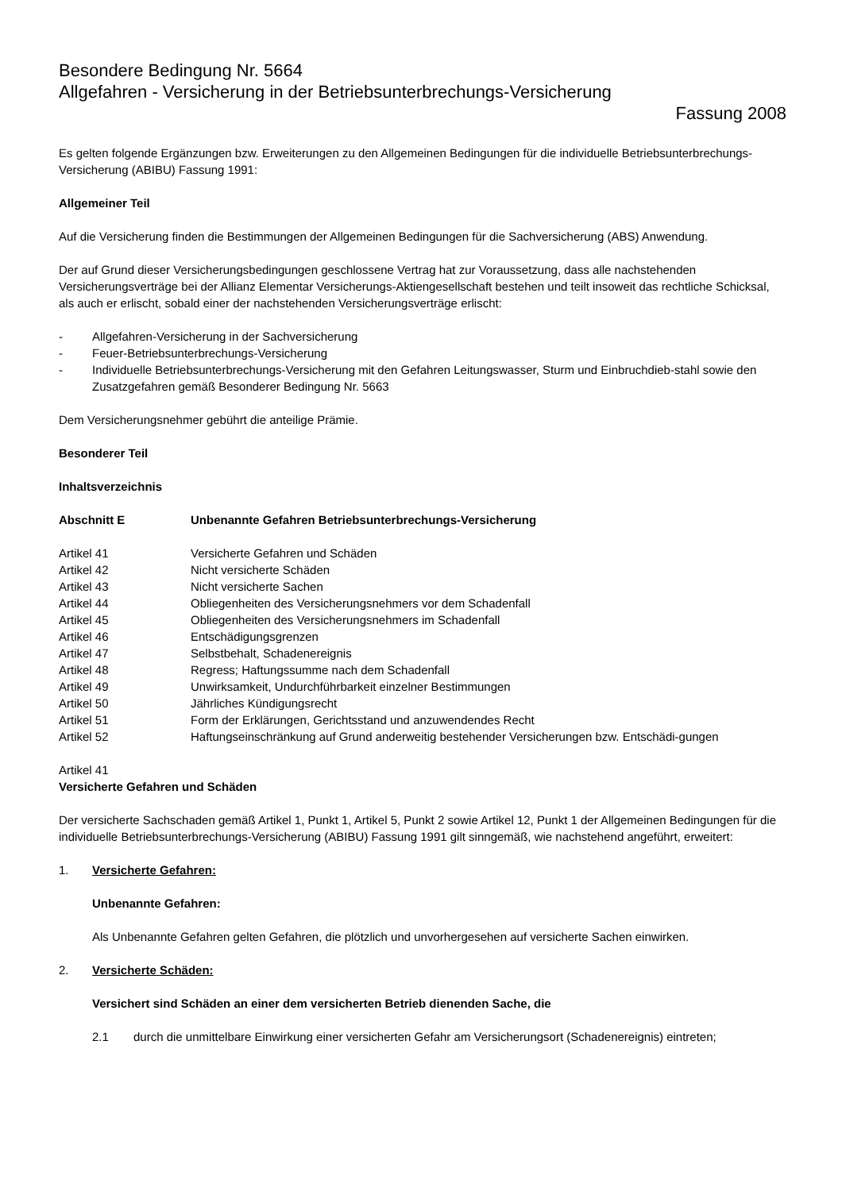Besondere Bedingung Nr. 5664
Allgefahren - Versicherung in der Betriebsunterbrechungs-Versicherung
Fassung 2008
Es gelten folgende Ergänzungen bzw. Erweiterungen zu den Allgemeinen Bedingungen für die individuelle Betriebsunterbrechungs-Versicherung (ABIBU) Fassung 1991:
Allgemeiner Teil
Auf die Versicherung finden die Bestimmungen der Allgemeinen Bedingungen für die Sachversicherung (ABS) Anwendung.
Der auf Grund dieser Versicherungsbedingungen geschlossene Vertrag hat zur Voraussetzung, dass alle nachstehenden Versicherungsverträge bei der Allianz Elementar Versicherungs-Aktiengesellschaft bestehen und teilt insoweit das rechtliche Schicksal, als auch er erlischt, sobald einer der nachstehenden Versicherungsverträge erlischt:
- Allgefahren-Versicherung in der Sachversicherung
- Feuer-Betriebsunterbrechungs-Versicherung
- Individuelle Betriebsunterbrechungs-Versicherung mit den Gefahren Leitungswasser, Sturm und Einbruchdieb-stahl sowie den Zusatzgefahren gemäß Besonderer Bedingung Nr. 5663
Dem Versicherungsnehmer gebührt die anteilige Prämie.
Besonderer Teil
Inhaltsverzeichnis
Abschnitt E Unbenannte Gefahren Betriebsunterbrechungs-Versicherung
Artikel 41 Versicherte Gefahren und Schäden
Artikel 42 Nicht versicherte Schäden
Artikel 43 Nicht versicherte Sachen
Artikel 44 Obliegenheiten des Versicherungsnehmers vor dem Schadenfall
Artikel 45 Obliegenheiten des Versicherungsnehmers im Schadenfall
Artikel 46 Entschädigungsgrenzen
Artikel 47 Selbstbehalt, Schadenereignis
Artikel 48 Regress; Haftungssumme nach dem Schadenfall
Artikel 49 Unwirksamkeit, Undurchführbarkeit einzelner Bestimmungen
Artikel 50 Jährliches Kündigungsrecht
Artikel 51 Form der Erklärungen, Gerichtsstand und anzuwendendes Recht
Artikel 52 Haftungseinschränkung auf Grund anderweitig bestehender Versicherungen bzw. Entschädi-gungen
Artikel 41
Versicherte Gefahren und Schäden
Der versicherte Sachschaden gemäß Artikel 1, Punkt 1, Artikel 5, Punkt 2 sowie Artikel 12, Punkt 1 der Allgemeinen Bedingungen für die individuelle Betriebsunterbrechungs-Versicherung (ABIBU) Fassung 1991 gilt sinngemäß, wie nachstehend angeführt, erweitert:
1. Versicherte Gefahren:
Unbenannte Gefahren:
Als Unbenannte Gefahren gelten Gefahren, die plötzlich und unvorhergesehen auf versicherte Sachen einwirken.
2. Versicherte Schäden:
Versichert sind Schäden an einer dem versicherten Betrieb dienenden Sache, die
2.1 durch die unmittelbare Einwirkung einer versicherten Gefahr am Versicherungsort (Schadenereignis) eintreten;